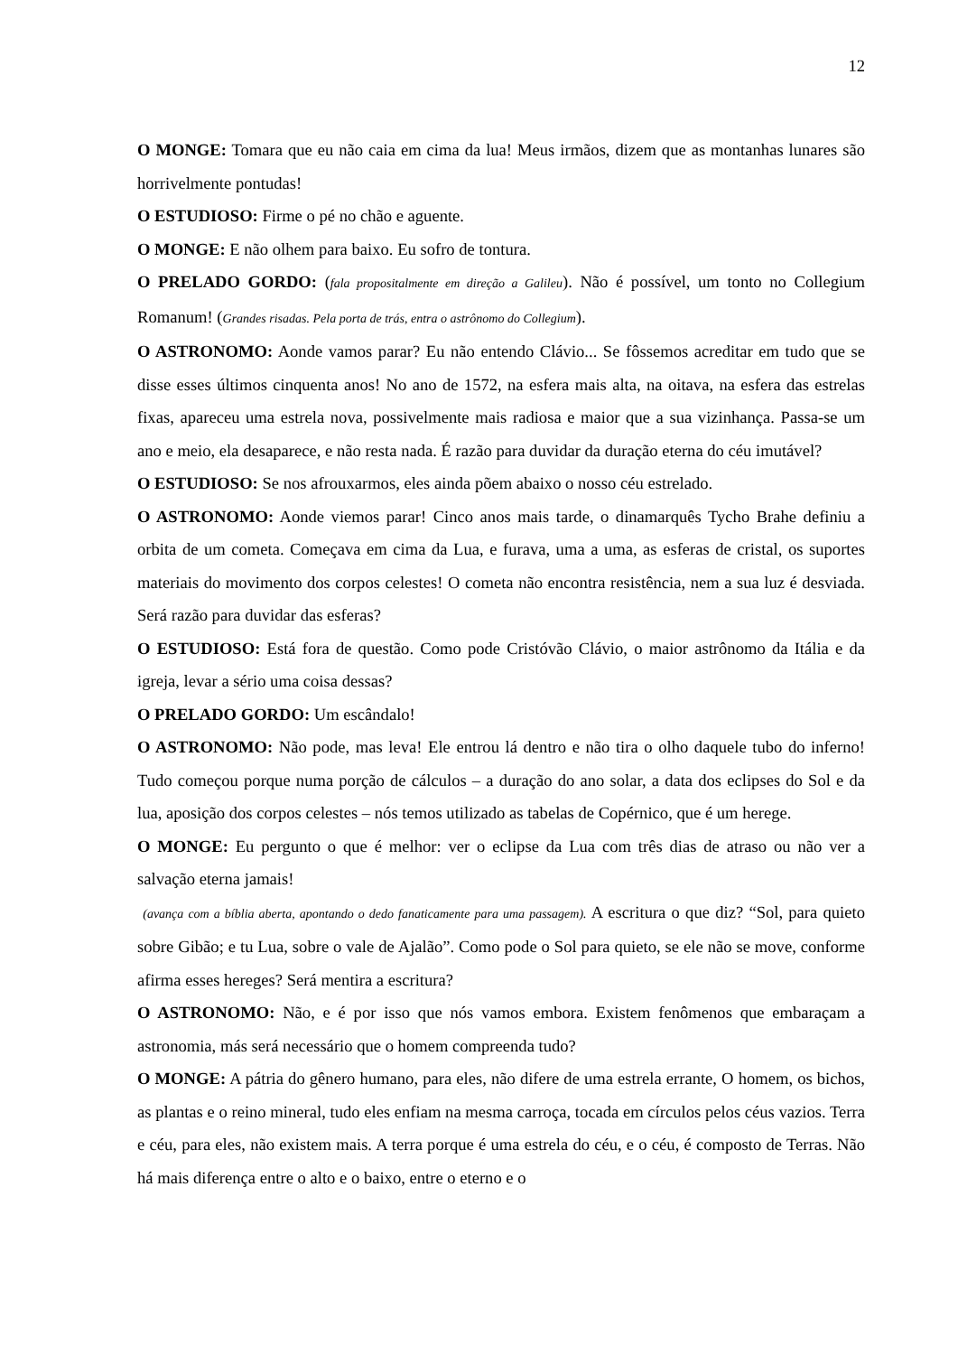12
O MONGE: Tomara que eu não caia em cima da lua! Meus irmãos, dizem que as montanhas lunares são horrivelmente pontudas!
O ESTUDIOSO: Firme o pé no chão e aguente.
O MONGE: E não olhem para baixo. Eu sofro de tontura.
O PRELADO GORDO: (fala propositalmente em direção a Galileu). Não é possível, um tonto no Collegium Romanum! (Grandes risadas. Pela porta de trás, entra o astrônomo do Collegium).
O ASTRONOMO: Aonde vamos parar? Eu não entendo Clávio... Se fôssemos acreditar em tudo que se disse esses últimos cinquenta anos! No ano de 1572, na esfera mais alta, na oitava, na esfera das estrelas fixas, apareceu uma estrela nova, possivelmente mais radiosa e maior que a sua vizinhança. Passa-se um ano e meio, ela desaparece, e não resta nada. É razão para duvidar da duração eterna do céu imutável?
O ESTUDIOSO: Se nos afrouxarmos, eles ainda põem abaixo o nosso céu estrelado.
O ASTRONOMO: Aonde viemos parar! Cinco anos mais tarde, o dinamarquês Tycho Brahe definiu a orbita de um cometa. Começava em cima da Lua, e furava, uma a uma, as esferas de cristal, os suportes materiais do movimento dos corpos celestes! O cometa não encontra resistência, nem a sua luz é desviada. Será razão para duvidar das esferas?
O ESTUDIOSO: Está fora de questão. Como pode Cristóvão Clávio, o maior astrônomo da Itália e da igreja, levar a sério uma coisa dessas?
O PRELADO GORDO: Um escândalo!
O ASTRONOMO: Não pode, mas leva! Ele entrou lá dentro e não tira o olho daquele tubo do inferno! Tudo começou porque numa porção de cálculos – a duração do ano solar, a data dos eclipses do Sol e da lua, aposição dos corpos celestes – nós temos utilizado as tabelas de Copérnico, que é um herege.
O MONGE: Eu pergunto o que é melhor: ver o eclipse da Lua com três dias de atraso ou não ver a salvação eterna jamais!
(avança com a bíblia aberta, apontando o dedo fanaticamente para uma passagem). A escritura o que diz? “Sol, para quieto sobre Gibão; e tu Lua, sobre o vale de Ajalão”. Como pode o Sol para quieto, se ele não se move, conforme afirma esses hereges? Será mentira a escritura?
O ASTRONOMO: Não, e é por isso que nós vamos embora. Existem fenômenos que embaraçam a astronomia, más será necessário que o homem compreenda tudo?
O MONGE: A pátria do gênero humano, para eles, não difere de uma estrela errante, O homem, os bichos, as plantas e o reino mineral, tudo eles enfiam na mesma carroça, tocada em círculos pelos céus vazios. Terra e céu, para eles, não existem mais. A terra porque é uma estrela do céu, e o céu, é composto de Terras. Não há mais diferença entre o alto e o baixo, entre o eterno e o